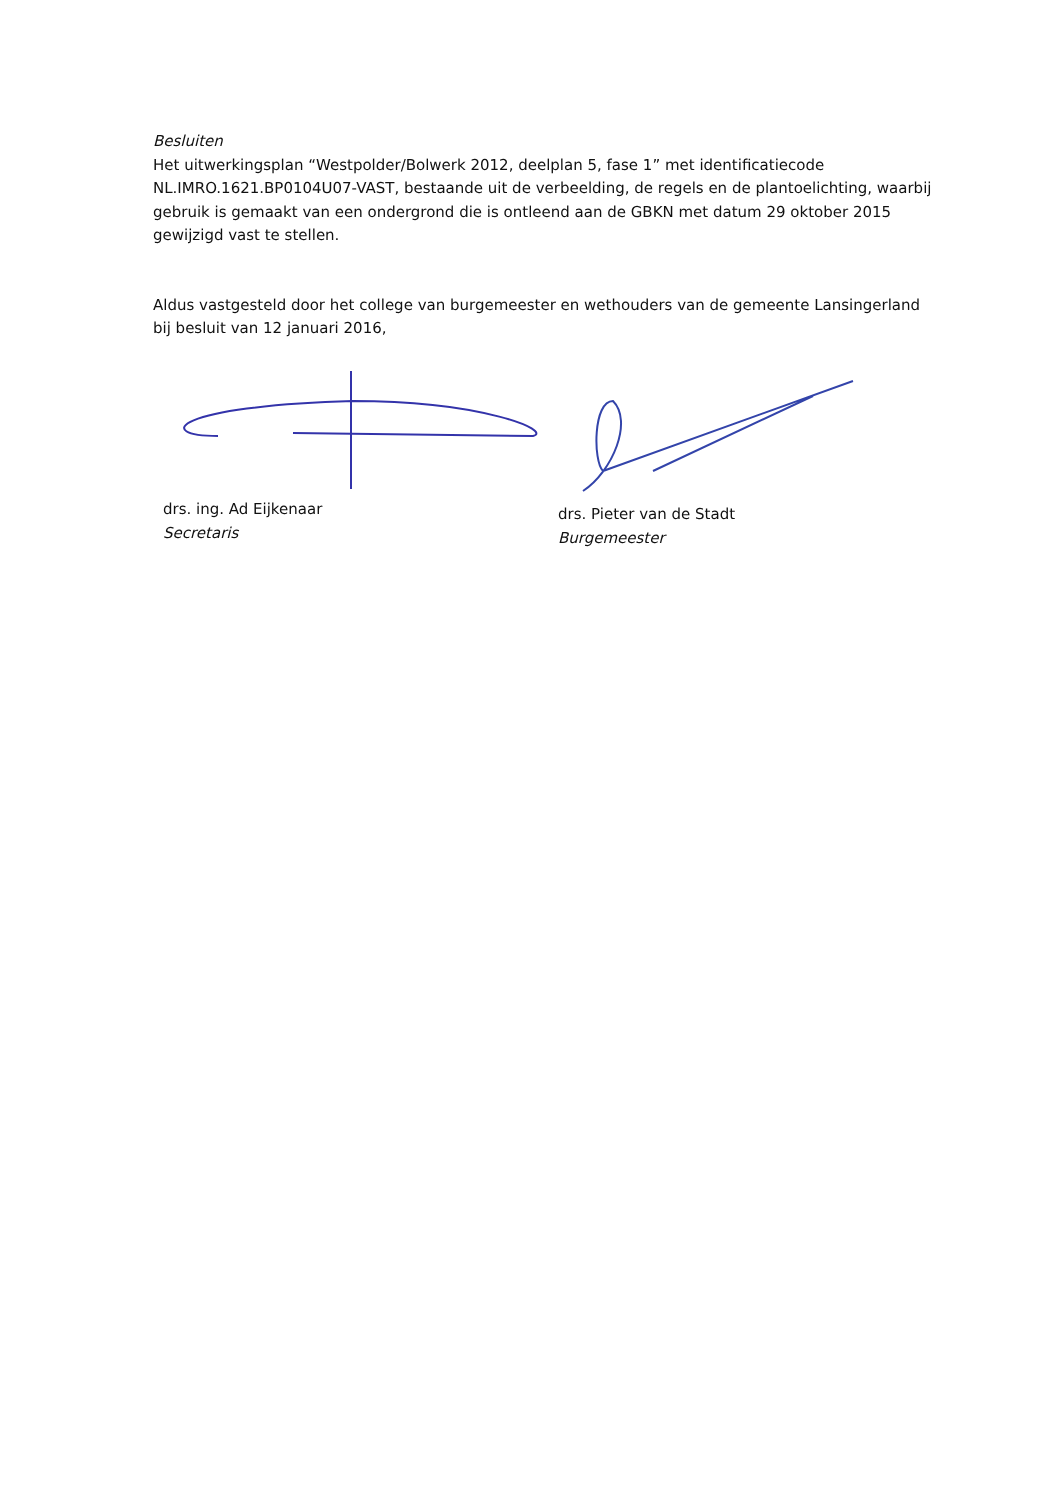Besluiten
Het uitwerkingsplan “Westpolder/Bolwerk 2012, deelplan 5, fase 1” met identificatiecode NL.IMRO.1621.BP0104U07-VAST, bestaande uit de verbeelding, de regels en de plantoelichting, waarbij gebruik is gemaakt van een ondergrond die is ontleend aan de GBKN met datum 29 oktober 2015 gewijzigd vast te stellen.
Aldus vastgesteld door het college van burgemeester en wethouders van de gemeente Lansingerland bij besluit van 12 januari 2016,
drs. ing. Ad Eijkenaar
Secretaris
drs. Pieter van de Stadt
Burgemeester